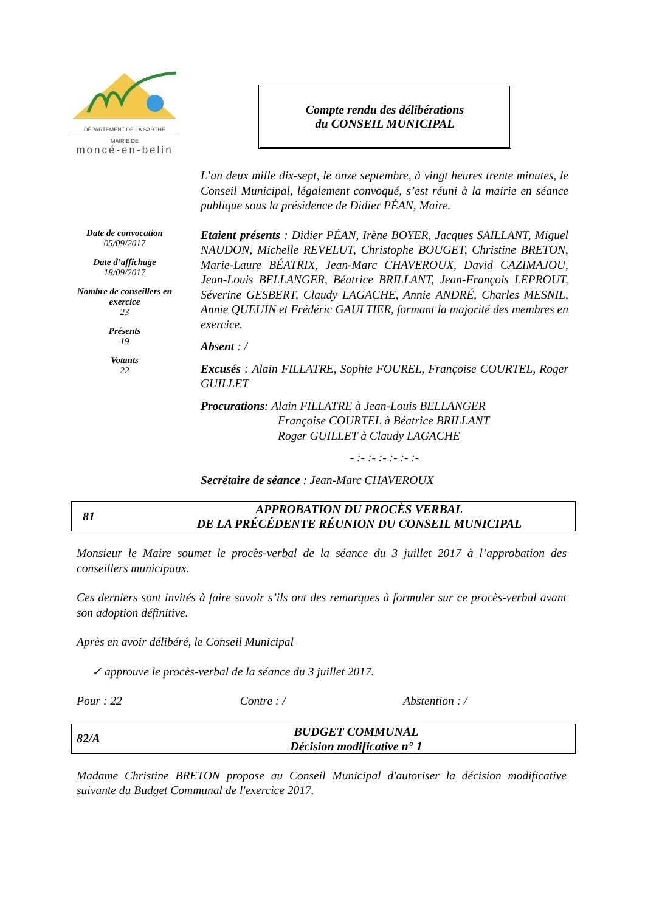DÉPARTEMENT DE LA SARTHE
MAIRIE DE
moncé-en-belin
Compte rendu des délibérations
du CONSEIL MUNICIPAL
Date de convocation
05/09/2017
Date d’affichage
18/09/2017
Nombre de conseillers en exercice
23
Présents
19
Votants
22
L’an deux mille dix-sept, le onze septembre, à vingt heures trente minutes, le Conseil Municipal, légalement convoqué, s’est réuni à la mairie en séance publique sous la présidence de Didier PÉAN, Maire.
Etaient présents : Didier PÉAN, Irène BOYER, Jacques SAILLANT, Miguel NAUDON, Michelle REVELUT, Christophe BOUGET, Christine BRETON, Marie-Laure BÉATRIX, Jean-Marc CHAVEROUX, David CAZIMAJOU, Jean-Louis BELLANGER, Béatrice BRILLANT, Jean-François LEPROUT, Séverine GESBERT, Claudy LAGACHE, Annie ANDRÉ, Charles MESNIL, Annie QUEUIN et Frédéric GAULTIER, formant la majorité des membres en exercice.
Absent : /
Excusés : Alain FILLATRE, Sophie FOUREL, Françoise COURTEL, Roger GUILLET
Procurations: Alain FILLATRE à Jean-Louis BELLANGER
Françoise COURTEL à Béatrice BRILLANT
Roger GUILLET à Claudy LAGACHE
- :- :- :- :- :- :-
Secrétaire de séance : Jean-Marc CHAVEROUX
81
APPROBATION DU PROCÈS VERBAL
DE LA PRÉCÉDENTE RÉUNION DU CONSEIL MUNICIPAL
Monsieur le Maire soumet le procès-verbal de la séance du 3 juillet 2017 à l’approbation des conseillers municipaux.
Ces derniers sont invités à faire savoir s’ils ont des remarques à formuler sur ce procès-verbal avant son adoption définitive.
Après en avoir délibéré, le Conseil Municipal
✓ approuve le procès-verbal de la séance du 3 juillet 2017.
Pour : 22 Contre : / Abstention : /
82/A
BUDGET COMMUNAL
Décision modificative n° 1
Madame Christine BRETON propose au Conseil Municipal d'autoriser la décision modificative suivante du Budget Communal de l'exercice 2017.